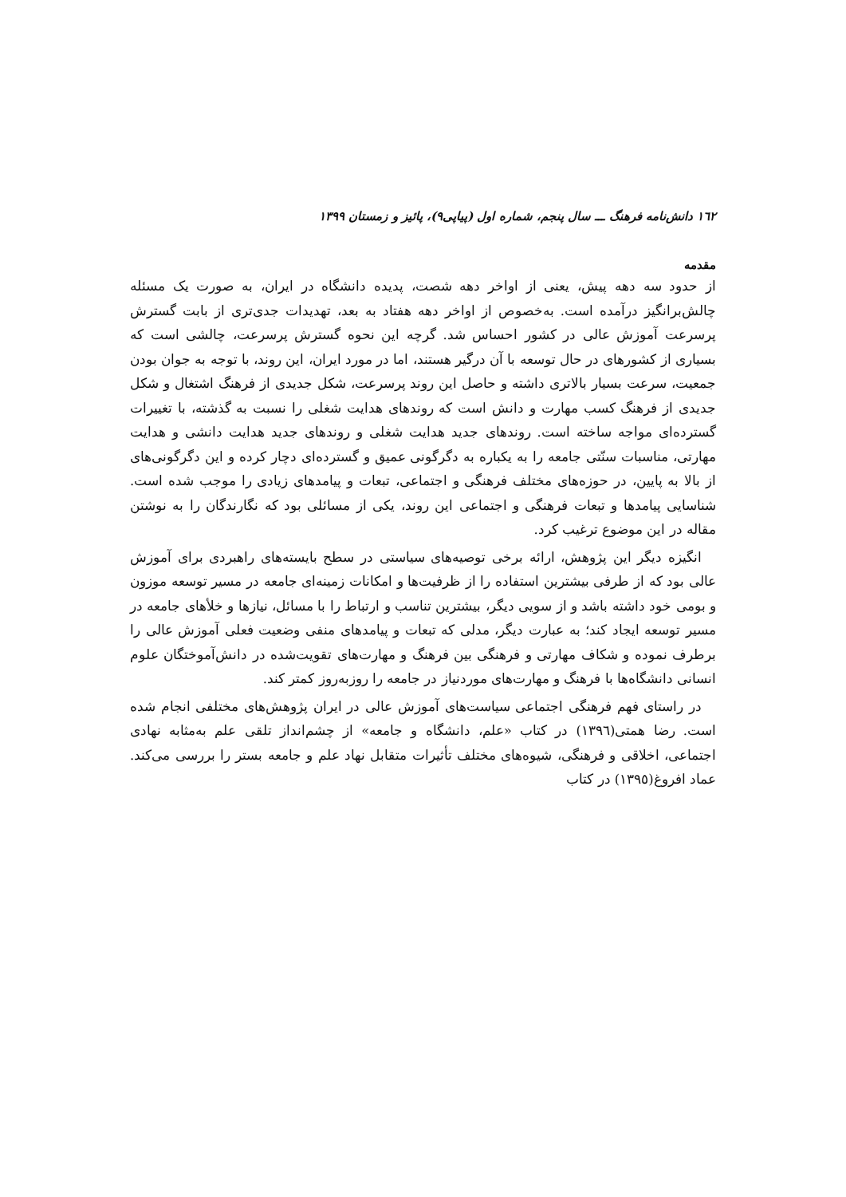١٦٢ دانش‌نامه فرهنگ ـــ سال پنجم، شماره اول (پیاپی۹)، پائیز و زمستان ۱۳۹۹
مقدمه
از حدود سه دهه پیش، یعنی از اواخر دهه شصت، پدیده دانشگاه در ایران، به صورت یک مسئله چالش‌برانگیز درآمده است. به‌خصوص از اواخر دهه هفتاد به بعد، تهدیدات جدی‌تری از بابت گسترش پرسرعت آموزش عالی در کشور احساس شد. گرچه این نحوه گسترش پرسرعت، چالشی است که بسیاری از کشورهای در حال توسعه با آن درگیر هستند، اما در مورد ایران، این روند، با توجه به جوان بودن جمعیت، سرعت بسیار بالاتری داشته و حاصل این روند پرسرعت، شکل جدیدی از فرهنگ اشتغال و شکل جدیدی از فرهنگ کسب مهارت و دانش است که روندهای هدایت شغلی را نسبت به گذشته، با تغییرات گسترده‌ای مواجه ساخته است. روندهای جدید هدایت شغلی و روندهای جدید هدایت دانشی و هدایت مهارتی، مناسبات سنّتی جامعه را به یکباره به دگرگونی عمیق و گسترده‌ای دچار کرده و این دگرگونی‌های از بالا به پایین، در حوزه‌های مختلف فرهنگی و اجتماعی، تبعات و پیامدهای زیادی را موجب شده است. شناسایی پیامدها و تبعات فرهنگی و اجتماعی این روند، یکی از مسائلی بود که نگارندگان را به نوشتن مقاله در این موضوع ترغیب کرد.
انگیزه دیگر این پژوهش، ارائه برخی توصیه‌های سیاستی در سطح بایسته‌های راهبردی برای آموزش عالی بود که از طرفی بیشترین استفاده را از ظرفیت‌ها و امکانات زمینه‌ای جامعه در مسیر توسعه موزون و بومی خود داشته باشد و از سویی دیگر، بیشترین تناسب و ارتباط را با مسائل، نیازها و خلأهای جامعه در مسیر توسعه ایجاد کند؛ به عبارت دیگر، مدلی که تبعات و پیامدهای منفی وضعیت فعلی آموزش عالی را برطرف نموده و شکاف مهارتی و فرهنگی بین فرهنگ و مهارت‌های تقویت‌شده در دانش‌آموختگان علوم انسانی دانشگاه‌ها با فرهنگ و مهارت‌های موردنیاز در جامعه را روزبه‌روز کمتر کند.
در راستای فهم فرهنگی اجتماعی سیاست‌های آموزش عالی در ایران پژوهش‌های مختلفی انجام شده است. رضا همتی(١٣٩٦) در کتاب «علم، دانشگاه و جامعه» از چشم‌انداز تلقی علم به‌مثابه نهادی اجتماعی، اخلاقی و فرهنگی، شیوه‌های مختلف تأثیرات متقابل نهاد علم و جامعه بستر را بررسی می‌کند. عماد افروغ(١٣٩٥) در کتاب